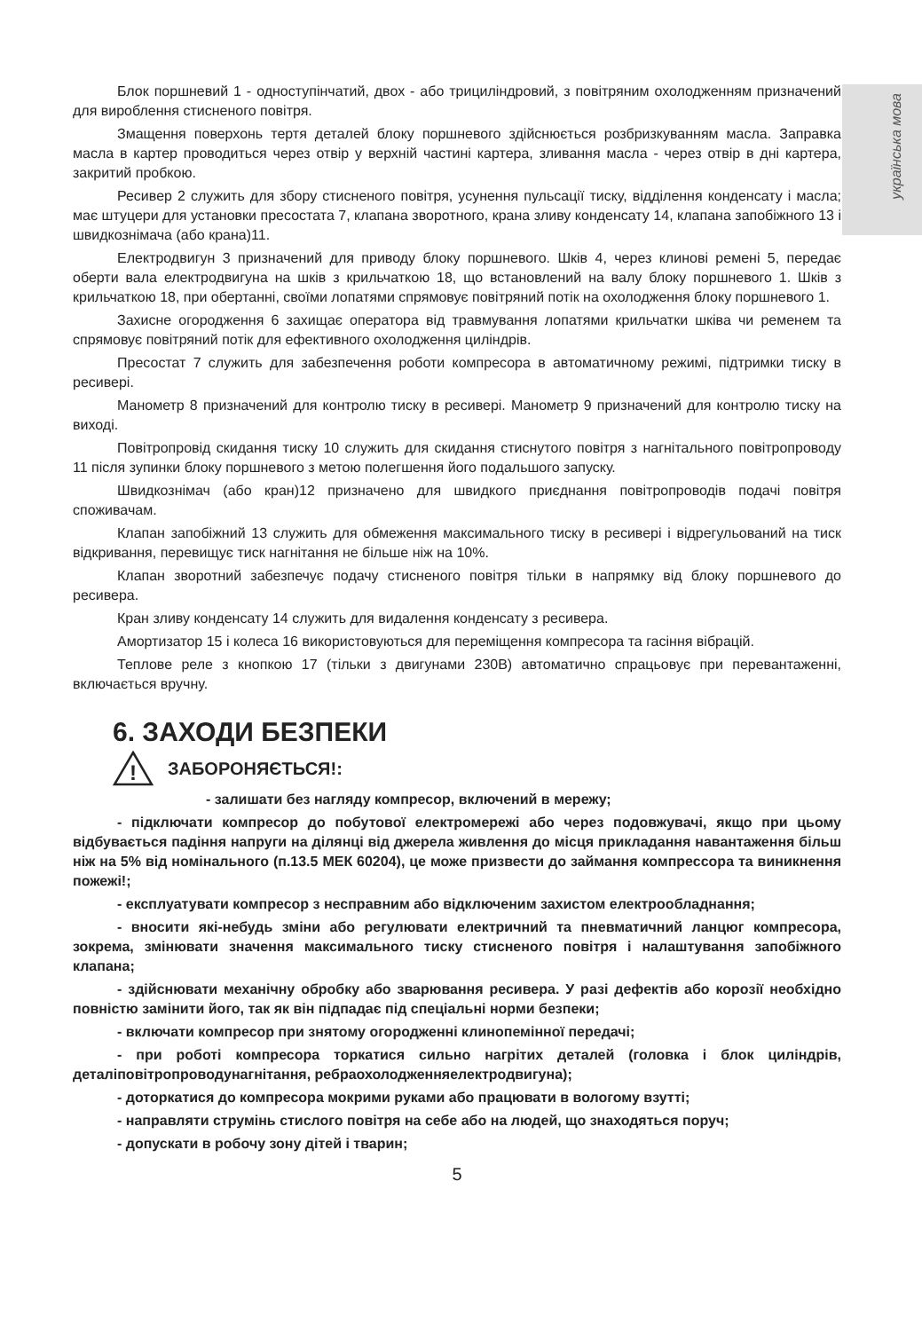українська мова
Блок поршневий 1 - одноступінчатий, двох - або трициліндровий, з повітряним охолодженням призначений для вироблення стисненого повітря.
Змащення поверхонь тертя деталей блоку поршневого здійснюється розбризкуванням масла. Заправка масла в картер проводиться через отвір у верхній частині картера, зливання масла - через отвір в дні картера, закритий пробкою.
Ресивер 2 служить для збору стисненого повітря, усунення пульсації тиску, відділення конденсату і масла; має штуцери для установки пресостата 7, клапана зворотного, крана зливу конденсату 14, клапана запобіжного 13 і швидкознімача (або крана)11.
Електродвигун 3 призначений для приводу блоку поршневого. Шків 4, через клинові ремені 5, передає оберти вала електродвигуна на шків з крильчаткою 18, що встановлений на валу блоку поршневого 1. Шків з крильчаткою 18, при обертанні, своїми лопатями спрямовує повітряний потік на охолодження блоку поршневого 1.
Захисне огородження 6 захищає оператора від травмування лопатями крильчатки шківа чи ременем та спрямовує повітряний потік для ефективного охолодження циліндрів.
Пресостат 7 служить для забезпечення роботи компресора в автоматичному режимі, підтримки тиску в ресивері.
Манометр 8 призначений для контролю тиску в ресивері. Манометр 9 призначений для контролю тиску на виході.
Повітропровід скидання тиску 10 служить для скидання стиснутого повітря з нагнітального повітропроводу 11 після зупинки блоку поршневого з метою полегшення його подальшого запуску.
Швидкознімач (або кран)12 призначено для швидкого приєднання повітропроводів подачі повітря споживачам.
Клапан запобіжний 13 служить для обмеження максимального тиску в ресивері і відрегульований на тиск відкривання, перевищує тиск нагнітання не більше ніж на 10%.
Клапан зворотний забезпечує подачу стисненого повітря тільки в напрямку від блоку поршневого до ресивера.
Кран зливу конденсату 14 служить для видалення конденсату з ресивера.
Амортизатор 15 і колеса 16 використовуються для переміщення компресора та гасіння вібрацій.
Теплове реле з кнопкою 17 (тільки з двигунами 230В) автоматично спрацьовує при перевантаженні, включається вручну.
6. ЗАХОДИ БЕЗПЕКИ
!
ЗАБОРОНЯЄТЬСЯ!:
- залишати без нагляду компресор, включений в мережу;
- підключати компресор до побутової електромережі або через подовжувачі, якщо при цьому відбувається падіння напруги на ділянці від джерела живлення до місця прикладання навантаження більш ніж на 5% від номінального (п.13.5 МЕК 60204), це може призвести до займання компрессора та виникнення пожежі!;
- експлуатувати компресор з несправним або відключеним захистом електрообладнання;
- вносити які-небудь зміни або регулювати електричний та пневматичний ланцюг компресора, зокрема, змінювати значення максимального тиску стисненого повітря і налаштування запобіжного клапана;
- здійснювати механічну обробку або зварювання ресивера. У разі дефектів або корозії необхідно повністю замінити його, так як він підпадає під спеціальні норми безпеки;
- включати компресор при знятому огородженні клинопемінної передачі;
- при роботі компресора торкатися сильно нагрітих деталей (головка і блок циліндрів, деталіповітропроводунагнітання, ребраохолодженняелектродвигуна);
- доторкатися до компресора мокрими руками або працювати в вологому взутті;
- направляти струмінь стислого повітря на себе або на людей, що знаходяться поруч;
- допускати в робочу зону дітей і тварин;
5